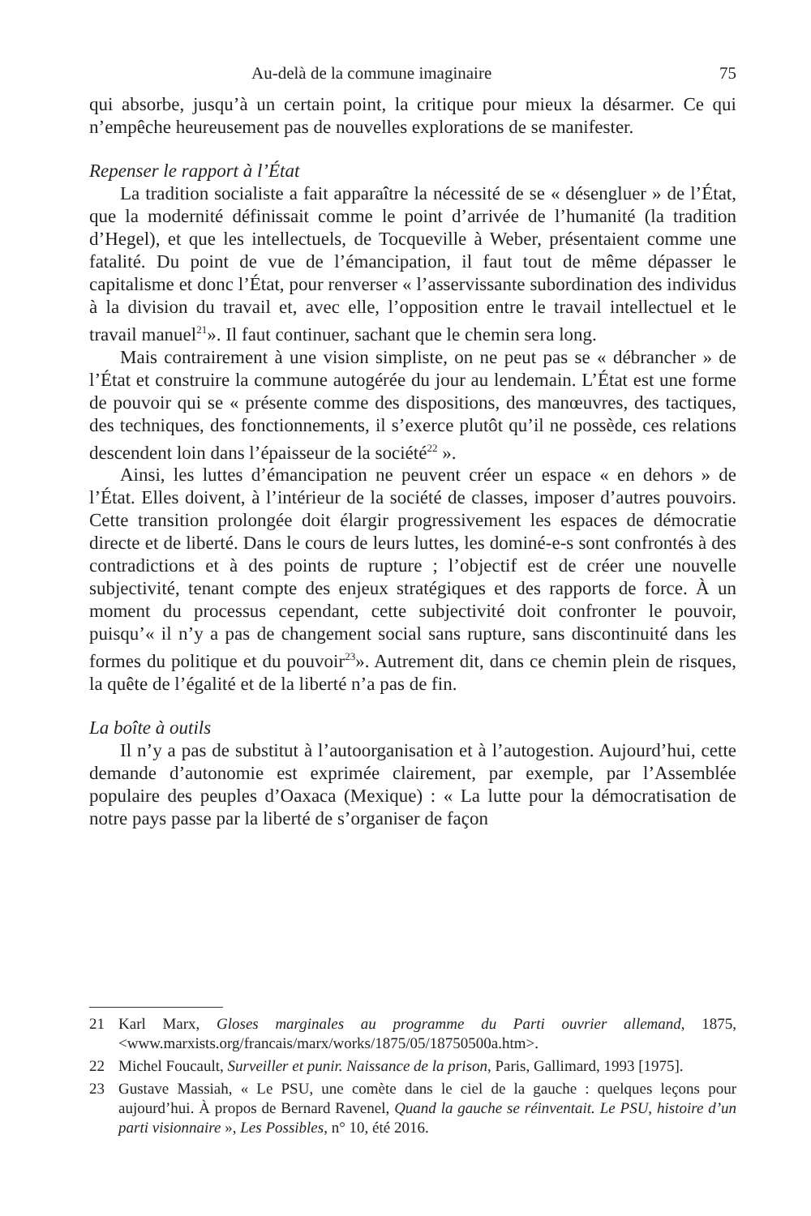Au-delà de la commune imaginaire 75
qui absorbe, jusqu’à un certain point, la critique pour mieux la désarmer. Ce qui n’empêche heureusement pas de nouvelles explorations de se manifester.
Repenser le rapport à l’État
La tradition socialiste a fait apparaître la nécessité de se « désengluer » de l’État, que la modernité définissait comme le point d’arrivée de l’humanité (la tradition d’Hegel), et que les intellectuels, de Tocqueville à Weber, présentaient comme une fatalité. Du point de vue de l’émancipation, il faut tout de même dépasser le capitalisme et donc l’État, pour renverser « l’asservissante subordination des individus à la division du travail et, avec elle, l’opposition entre le travail intellectuel et le travail manuel<sup>21</sup>». Il faut continuer, sachant que le chemin sera long.
Mais contrairement à une vision simpliste, on ne peut pas se « débrancher » de l’État et construire la commune autogérée du jour au lendemain. L’État est une forme de pouvoir qui se « présente comme des dispositions, des manœuvres, des tactiques, des techniques, des fonctionnements, il s’exerce plutôt qu’il ne possède, ces relations descendent loin dans l’épaisseur de la société<sup>22</sup> ».
Ainsi, les luttes d’émancipation ne peuvent créer un espace « en dehors » de l’État. Elles doivent, à l’intérieur de la société de classes, imposer d’autres pouvoirs. Cette transition prolongée doit élargir progressivement les espaces de démocratie directe et de liberté. Dans le cours de leurs luttes, les dominé-e-s sont confrontés à des contradictions et à des points de rupture ; l’objectif est de créer une nouvelle subjectivité, tenant compte des enjeux stratégiques et des rapports de force. À un moment du processus cependant, cette subjectivité doit confronter le pouvoir, puisqu’« il n’y a pas de changement social sans rupture, sans discontinuité dans les formes du politique et du pouvoir<sup>23</sup>». Autrement dit, dans ce chemin plein de risques, la quête de l’égalité et de la liberté n’a pas de fin.
La boîte à outils
Il n’y a pas de substitut à l’autoorganisation et à l’autogestion. Aujourd’hui, cette demande d’autonomie est exprimée clairement, par exemple, par l’Assemblée populaire des peuples d’Oaxaca (Mexique) : « La lutte pour la démocratisation de notre pays passe par la liberté de s’organiser de façon
21 Karl Marx, Gloses marginales au programme du Parti ouvrier allemand, 1875, <www.marxists.org/francais/marx/works/1875/05/18750500a.htm>.
22 Michel Foucault, Surveiller et punir. Naissance de la prison, Paris, Gallimard, 1993 [1975].
23 Gustave Massiah, « Le PSU, une comète dans le ciel de la gauche : quelques leçons pour aujourd’hui. À propos de Bernard Ravenel, Quand la gauche se réinventait. Le PSU, histoire d’un parti visionnaire », Les Possibles, n° 10, été 2016.